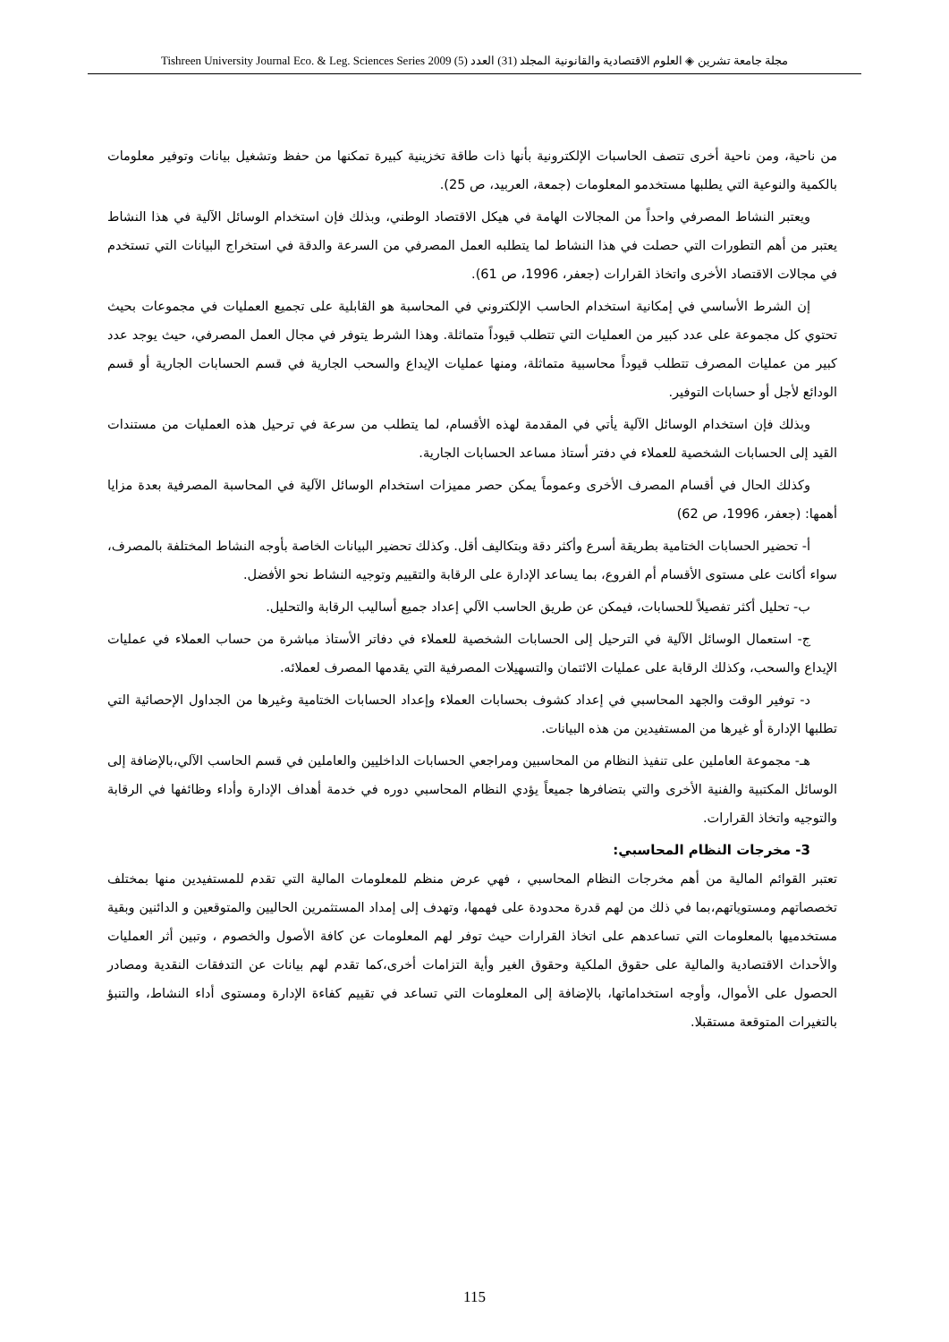مجلة جامعة تشرين ◈ العلوم الاقتصادية والقانونية المجلد (31) العدد (5) Tishreen University Journal Eco. & Leg. Sciences Series 2009
من ناحية، ومن ناحية أخرى تتصف الحاسبات الإلكترونية بأنها ذات طاقة تخزينية كبيرة تمكنها من حفظ وتشغيل بيانات وتوفير معلومات بالكمية والنوعية التي يطلبها مستخدمو المعلومات (جمعة، العربيد، ص 25).
ويعتبر النشاط المصرفي واحداً من المجالات الهامة في هيكل الاقتصاد الوطني، وبذلك فإن استخدام الوسائل الآلية في هذا النشاط يعتبر من أهم التطورات التي حصلت في هذا النشاط لما يتطلبه العمل المصرفي من السرعة والدقة في استخراج البيانات التي تستخدم في مجالات الاقتصاد الأخرى واتخاذ القرارات (جعفر، 1996، ص 61).
إن الشرط الأساسي في إمكانية استخدام الحاسب الإلكتروني في المحاسبة هو القابلية على تجميع العمليات في مجموعات بحيث تحتوي كل مجموعة على عدد كبير من العمليات التي تتطلب قيوداً متماثلة. وهذا الشرط يتوفر في مجال العمل المصرفي، حيث يوجد عدد كبير من عمليات المصرف تتطلب قيوداً محاسبية متماثلة، ومنها عمليات الإيداع والسحب الجارية في قسم الحسابات الجارية أو قسم الودائع لأجل أو حسابات التوفير.
وبذلك فإن استخدام الوسائل الآلية يأتي في المقدمة لهذه الأقسام، لما يتطلب من سرعة في ترحيل هذه العمليات من مستندات القيد إلى الحسابات الشخصية للعملاء في دفتر أستاذ مساعد الحسابات الجارية.
وكذلك الحال في أقسام المصرف الأخرى وعموماً يمكن حصر مميزات استخدام الوسائل الآلية في المحاسبة المصرفية بعدة مزايا أهمها: (جعفر، 1996، ص 62)
أ- تحضير الحسابات الختامية بطريقة أسرع وأكثر دقة وبتكاليف أقل. وكذلك تحضير البيانات الخاصة بأوجه النشاط المختلفة بالمصرف، سواء أكانت على مستوى الأقسام أم الفروع، بما يساعد الإدارة على الرقابة والتقييم وتوجيه النشاط نحو الأفضل.
ب- تحليل أكثر تفصيلاً للحسابات، فيمكن عن طريق الحاسب الآلي إعداد جميع أساليب الرقابة والتحليل.
ج- استعمال الوسائل الآلية في الترحيل إلى الحسابات الشخصية للعملاء في دفاتر الأستاذ مباشرة من حساب العملاء في عمليات الإيداع والسحب، وكذلك الرقابة على عمليات الائتمان والتسهيلات المصرفية التي يقدمها المصرف لعملائه.
د- توفير الوقت والجهد المحاسبي في إعداد كشوف بحسابات العملاء وإعداد الحسابات الختامية وغيرها من الجداول الإحصائية التي تطلبها الإدارة أو غيرها من المستفيدين من هذه البيانات.
هـ- مجموعة العاملين على تنفيذ النظام من المحاسبين ومراجعي الحسابات الداخليين والعاملين في قسم الحاسب الآلي،بالإضافة إلى الوسائل المكتبية والفنية الأخرى والتي بتضافرها جميعاً يؤدي النظام المحاسبي دوره في خدمة أهداف الإدارة وأداء وظائفها في الرقابة والتوجيه واتخاذ القرارات.
3- مخرجات النظام المحاسبي:
تعتبر القوائم المالية من أهم مخرجات النظام المحاسبي ، فهي عرض منظم للمعلومات المالية التي تقدم للمستفيدين منها بمختلف تخصصاتهم ومستوياتهم،بما في ذلك من لهم قدرة محدودة على فهمها، وتهدف إلى إمداد المستثمرين الحاليين والمتوقعين و الدائنين وبقية مستخدميها بالمعلومات التي تساعدهم على اتخاذ القرارات حيث توفر لهم المعلومات عن كافة الأصول والخصوم ، وتبين أثر العمليات والأحداث الاقتصادية والمالية على حقوق الملكية وحقوق الغير وأية التزامات أخرى،كما تقدم لهم بيانات عن التدفقات النقدية ومصادر الحصول على الأموال، وأوجه استخداماتها، بالإضافة إلى المعلومات التي تساعد في تقييم كفاءة الإدارة ومستوى أداء النشاط، والتنبؤ بالتغيرات المتوقعة مستقبلا.
115